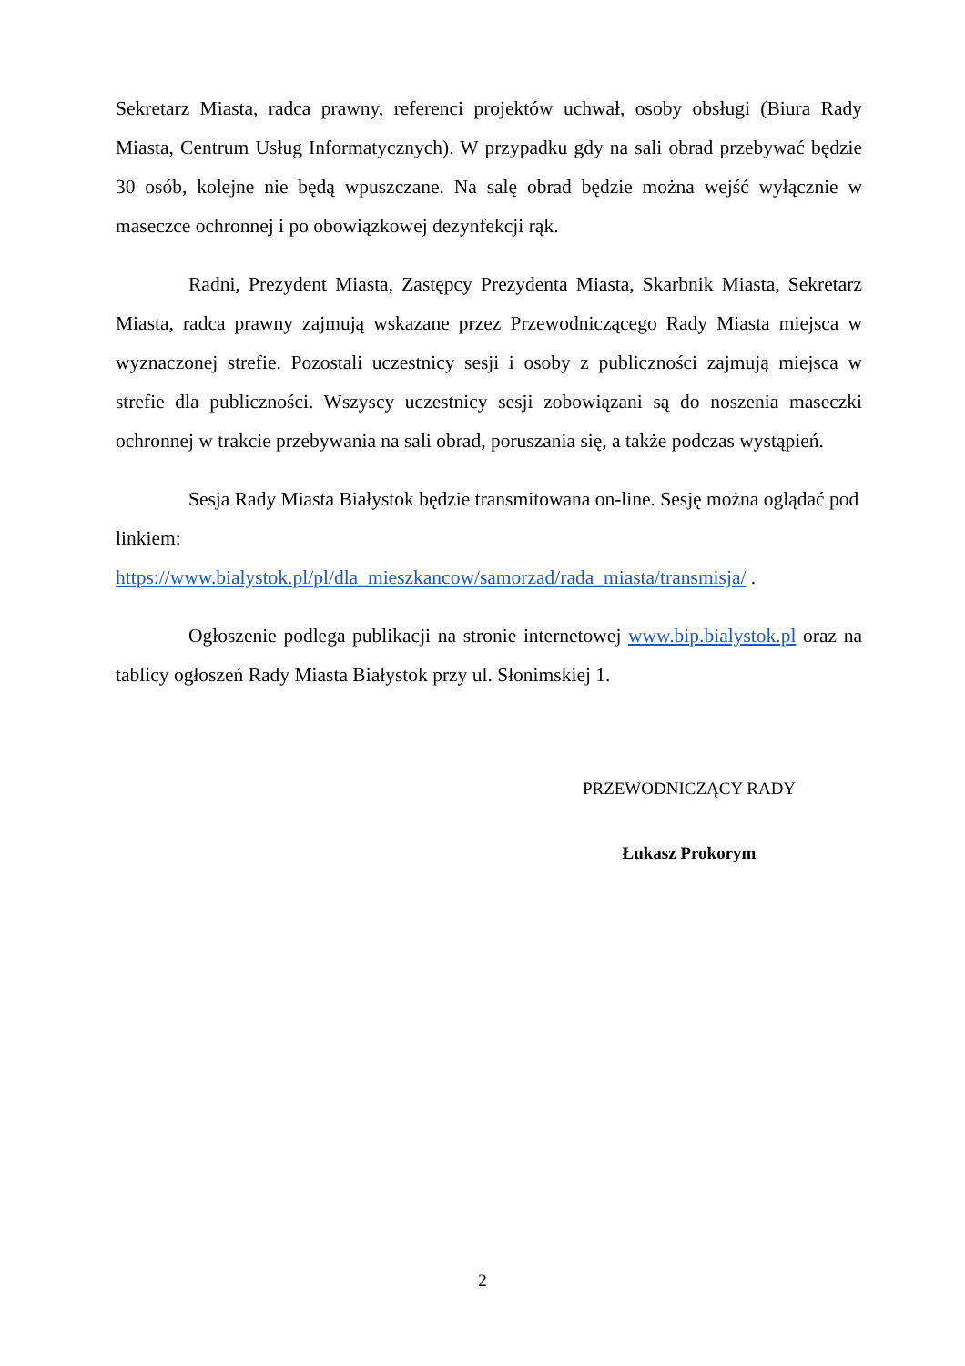Sekretarz Miasta, radca prawny, referenci projektów uchwał, osoby obsługi (Biura Rady Miasta, Centrum Usług Informatycznych). W przypadku gdy na sali obrad przebywać będzie 30 osób, kolejne nie będą wpuszczane. Na salę obrad będzie można wejść wyłącznie w maseczce ochronnej i po obowiązkowej dezynfekcji rąk.
Radni, Prezydent Miasta, Zastępcy Prezydenta Miasta, Skarbnik Miasta, Sekretarz Miasta, radca prawny zajmują wskazane przez Przewodniczącego Rady Miasta miejsca w wyznaczonej strefie. Pozostali uczestnicy sesji i osoby z publiczności zajmują miejsca w strefie dla publiczności. Wszyscy uczestnicy sesji zobowiązani są do noszenia maseczki ochronnej w trakcie przebywania na sali obrad, poruszania się, a także podczas wystąpień.
Sesja Rady Miasta Białystok będzie transmitowana on-line. Sesję można oglądać pod linkiem:
https://www.bialystok.pl/pl/dla_mieszkancow/samorzad/rada_miasta/transmisja/ .
Ogłoszenie podlega publikacji na stronie internetowej www.bip.bialystok.pl oraz na tablicy ogłoszeń Rady Miasta Białystok przy ul. Słonimskiej 1.
PRZEWODNICZĄCY RADY
Łukasz Prokorym
2